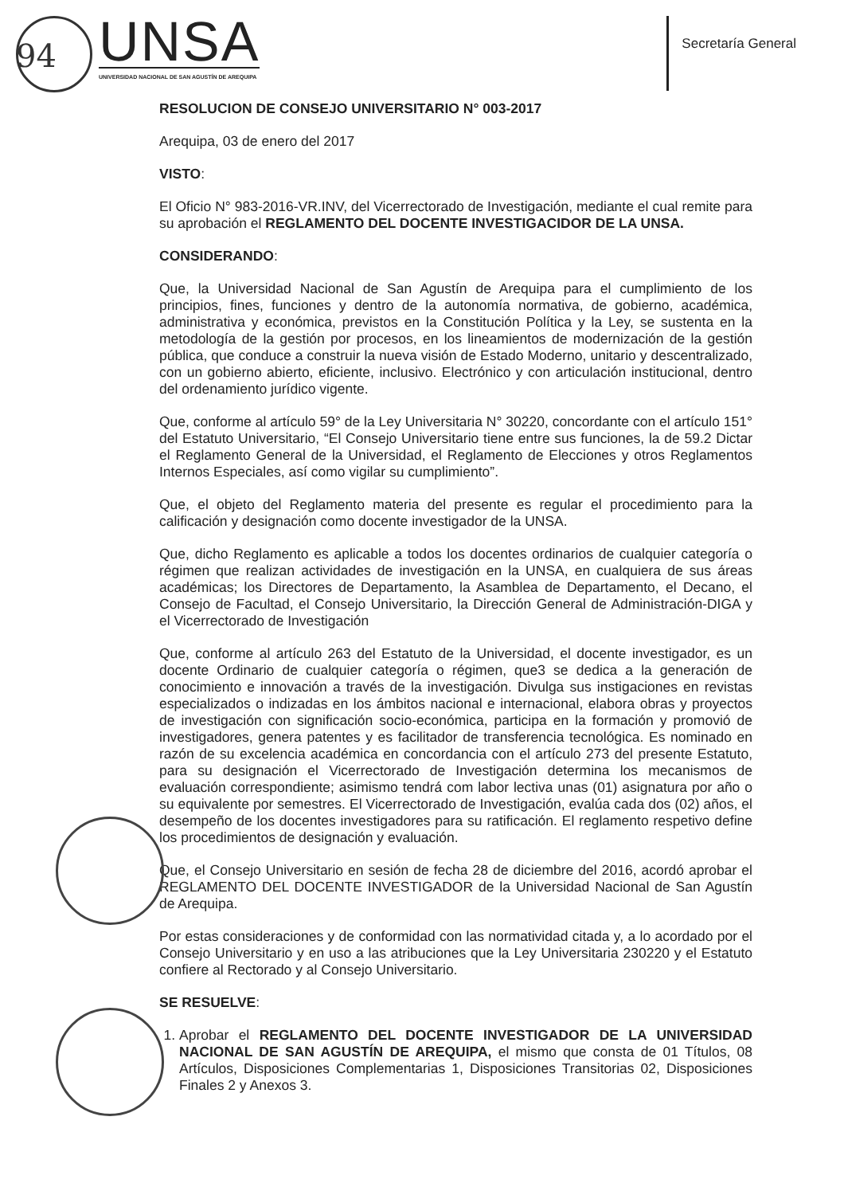94
UNSA
UNIVERSIDAD NACIONAL DE SAN AGUSTÍN DE AREQUIPA
Secretaría General
RESOLUCION DE CONSEJO UNIVERSITARIO N° 003-2017
Arequipa, 03 de enero del 2017
VISTO:
El Oficio N° 983-2016-VR.INV, del Vicerrectorado de Investigación, mediante el cual remite para su aprobación el REGLAMENTO DEL DOCENTE INVESTIGACIDOR DE LA UNSA.
CONSIDERANDO:
Que, la Universidad Nacional de San Agustín de Arequipa para el cumplimiento de los principios, fines, funciones y dentro de la autonomía normativa, de gobierno, académica, administrativa y económica, previstos en la Constitución Política y la Ley, se sustenta en la metodología de la gestión por procesos, en los lineamientos de modernización de la gestión pública, que conduce a construir la nueva visión de Estado Moderno, unitario y descentralizado, con un gobierno abierto, eficiente, inclusivo. Electrónico y con articulación institucional, dentro del ordenamiento jurídico vigente.
Que, conforme al artículo 59° de la Ley Universitaria N° 30220, concordante con el artículo 151° del Estatuto Universitario, “El Consejo Universitario tiene entre sus funciones, la de 59.2 Dictar el Reglamento General de la Universidad, el Reglamento de Elecciones y otros Reglamentos Internos Especiales, así como vigilar su cumplimiento”.
Que, el objeto del Reglamento materia del presente es regular el procedimiento para la calificación y designación como docente investigador de la UNSA.
Que, dicho Reglamento es aplicable a todos los docentes ordinarios de cualquier categoría o régimen que realizan actividades de investigación en la UNSA, en cualquiera de sus áreas académicas; los Directores de Departamento, la Asamblea de Departamento, el Decano, el Consejo de Facultad, el Consejo Universitario, la Dirección General de Administración-DIGA y el Vicerrectorado de Investigación
Que, conforme al artículo 263 del Estatuto de la Universidad, el docente investigador, es un docente Ordinario de cualquier categoría o régimen, que3 se dedica a la generación de conocimiento e innovación a través de la investigación. Divulga sus instigaciones en revistas especializados o indizadas en los ámbitos nacional e internacional, elabora obras y proyectos de investigación con significación socio-económica, participa en la formación y promovió de investigadores, genera patentes y es facilitador de transferencia tecnológica. Es nominado en razón de su excelencia académica en concordancia con el artículo 273 del presente Estatuto, para su designación el Vicerrectorado de Investigación determina los mecanismos de evaluación correspondiente; asimismo tendrá com labor lectiva unas (01) asignatura por año o su equivalente por semestres. El Vicerrectorado de Investigación, evalúa cada dos (02) años, el desempeño de los docentes investigadores para su ratificación. El reglamento respetivo define los procedimientos de designación y evaluación.
Que, el Consejo Universitario en sesión de fecha 28 de diciembre del 2016, acordó aprobar el REGLAMENTO DEL DOCENTE INVESTIGADOR de la Universidad Nacional de San Agustín de Arequipa.
Por estas consideraciones y de conformidad con las normatividad citada y, a lo acordado por el Consejo Universitario y en uso a las atribuciones que la Ley Universitaria 230220 y el Estatuto confiere al Rectorado y al Consejo Universitario.
SE RESUELVE:
1. Aprobar el REGLAMENTO DEL DOCENTE INVESTIGADOR DE LA UNIVERSIDAD NACIONAL DE SAN AGUSTÍN DE AREQUIPA, el mismo que consta de 01 Títulos, 08 Artículos, Disposiciones Complementarias 1, Disposiciones Transitorias 02, Disposiciones Finales 2 y Anexos 3.